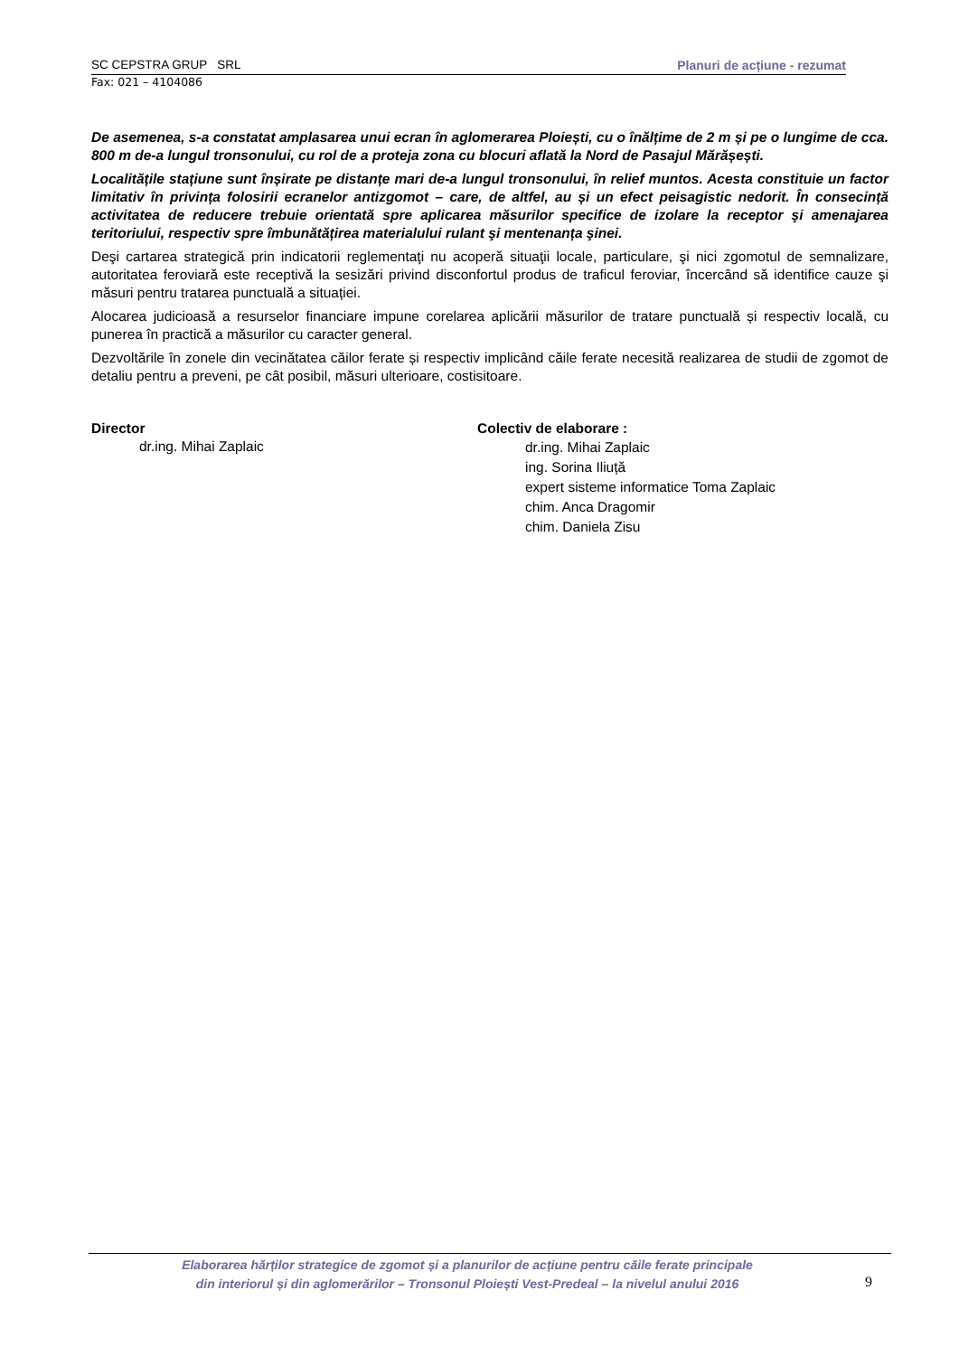SC CEPSTRA GRUP SRL Planuri de acțiune - rezumat
Fax: 021 – 4104086
De asemenea, s-a constatat amplasarea unui ecran în aglomerarea Ploiești, cu o înălțime de 2 m și pe o lungime de cca. 800 m de-a lungul tronsonului, cu rol de a proteja zona cu blocuri aflată la Nord de Pasajul Mărășești.
Localitățile stațiune sunt înșirate pe distanțe mari de-a lungul tronsonului, în relief muntos. Acesta constituie un factor limitativ în privința folosirii ecranelor antizgomot – care, de altfel, au și un efect peisagistic nedorit. În consecință activitatea de reducere trebuie orientată spre aplicarea măsurilor specifice de izolare la receptor şi amenajarea teritoriului, respectiv spre îmbunătățirea materialului rulant şi mentenanța şinei.
Deşi cartarea strategică prin indicatorii reglementaţi nu acoperă situaţii locale, particulare, şi nici zgomotul de semnalizare, autoritatea feroviară este receptivă la sesizări privind disconfortul produs de traficul feroviar, încercând să identifice cauze şi măsuri pentru tratarea punctuală a situației.
Alocarea judicioasă a resurselor financiare impune corelarea aplicării măsurilor de tratare punctuală și respectiv locală, cu punerea în practică a măsurilor cu caracter general.
Dezvoltările în zonele din vecinătatea căilor ferate și respectiv implicând căile ferate necesită realizarea de studii de zgomot de detaliu pentru a preveni, pe cât posibil, măsuri ulterioare, costisitoare.
Director
dr.ing. Mihai Zaplaic
Colectiv de elaborare :
dr.ing. Mihai Zaplaic
ing. Sorina Iliuță
expert sisteme informatice Toma Zaplaic
chim. Anca Dragomir
chim. Daniela Zisu
Elaborarea hărților strategice de zgomot și a planurilor de acțiune pentru căile ferate principale
din interiorul și din aglomerărilor – Tronsonul Ploiești Vest-Predeal – la nivelul anului 2016
9